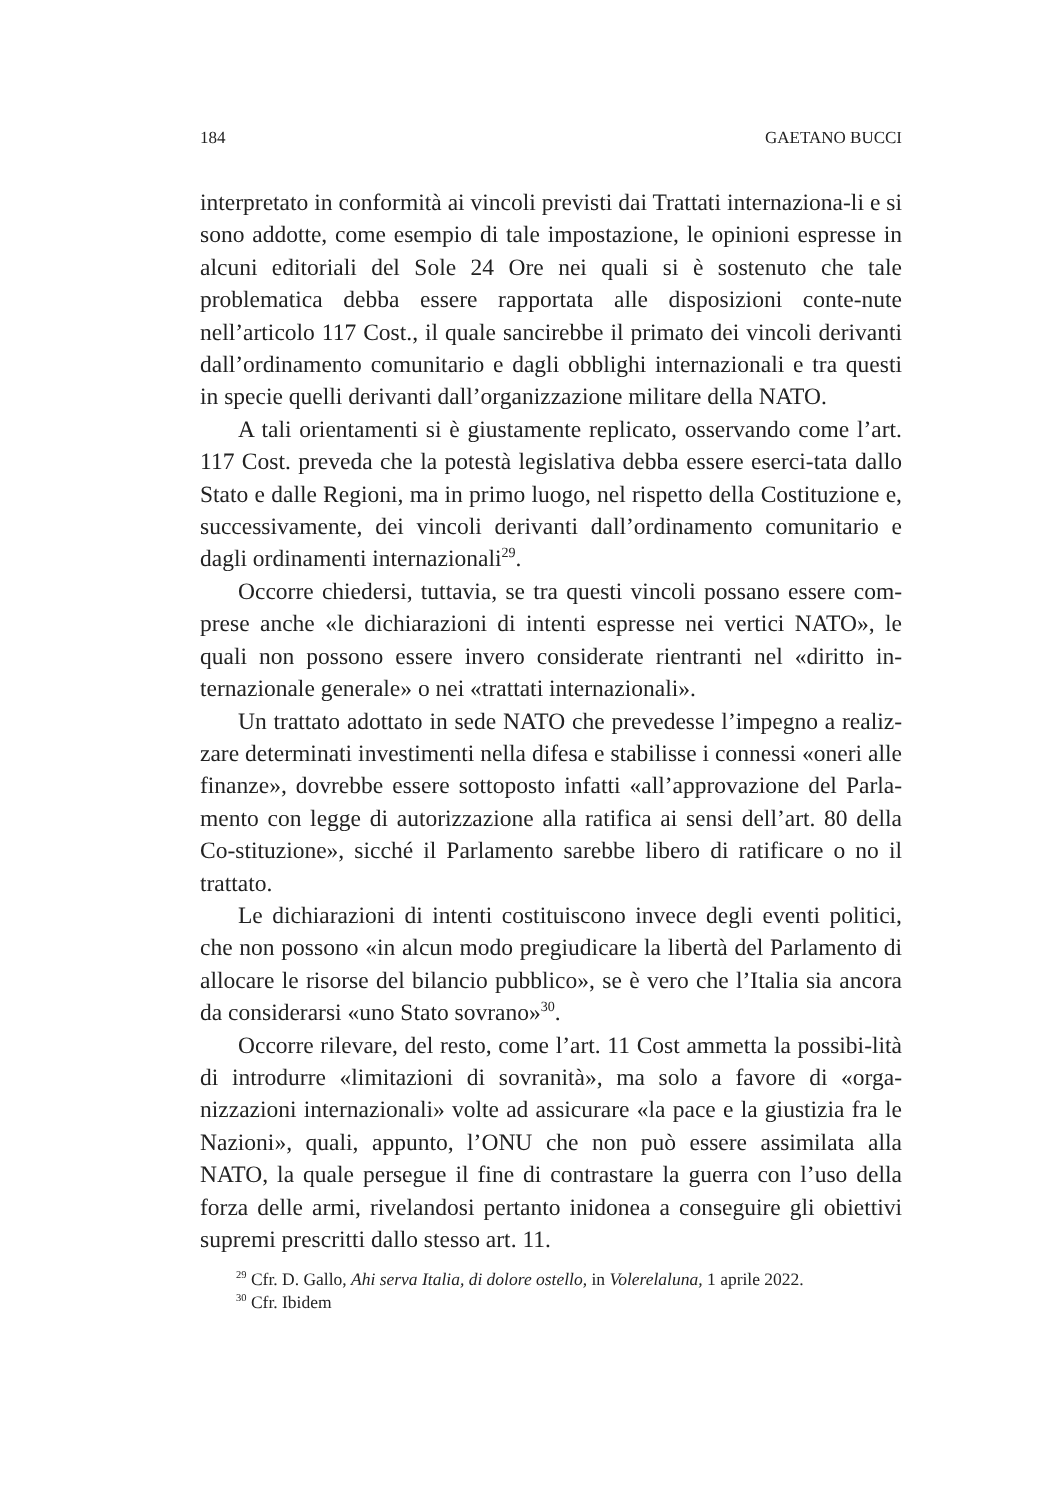184 GAETANO BUCCI
interpretato in conformità ai vincoli previsti dai Trattati internaziona-li e si sono addotte, come esempio di tale impostazione, le opinioni espresse in alcuni editoriali del Sole 24 Ore nei quali si è sostenuto che tale problematica debba essere rapportata alle disposizioni conte-nute nell’articolo 117 Cost., il quale sancirebbe il primato dei vincoli derivanti dall’ordinamento comunitario e dagli obblighi internazionali e tra questi in specie quelli derivanti dall’organizzazione militare della NATO.
A tali orientamenti si è giustamente replicato, osservando come l’art. 117 Cost. preveda che la potestà legislativa debba essere eserci-tata dallo Stato e dalle Regioni, ma in primo luogo, nel rispetto della Costituzione e, successivamente, dei vincoli derivanti dall’ordinamento comunitario e dagli ordinamenti internazionali<sup>29</sup>.
Occorre chiedersi, tuttavia, se tra questi vincoli possano essere com-prese anche «le dichiarazioni di intenti espresse nei vertici NATO», le quali non possono essere invero considerate rientranti nel «diritto in-ternazionale generale» o nei «trattati internazionali».
Un trattato adottato in sede NATO che prevedesse l’impegno a realiz-zare determinati investimenti nella difesa e stabilisse i connessi «oneri alle finanze», dovrebbe essere sottoposto infatti «all’approvazione del Parla-mento con legge di autorizzazione alla ratifica ai sensi dell’art. 80 della Co-stituzione», sicché il Parlamento sarebbe libero di ratificare o no il trattato.
Le dichiarazioni di intenti costituiscono invece degli eventi politici, che non possono «in alcun modo pregiudicare la libertà del Parlamento di allocare le risorse del bilancio pubblico», se è vero che l’Italia sia ancora da considerarsi «uno Stato sovrano»<sup>30</sup>.
Occorre rilevare, del resto, come l’art. 11 Cost ammetta la possibi-lità di introdurre «limitazioni di sovranità», ma solo a favore di «orga-nizzazioni internazionali» volte ad assicurare «la pace e la giustizia fra le Nazioni», quali, appunto, l’ONU che non può essere assimilata alla NATO, la quale persegue il fine di contrastare la guerra con l’uso della forza delle armi, rivelandosi pertanto inidonea a conseguire gli obiettivi supremi prescritti dallo stesso art. 11.
<sup>29</sup> Cfr. D. Gallo, Ahi serva Italia, di dolore ostello, in Volerelaluna, 1 aprile 2022.
<sup>30</sup> Cfr. Ibidem